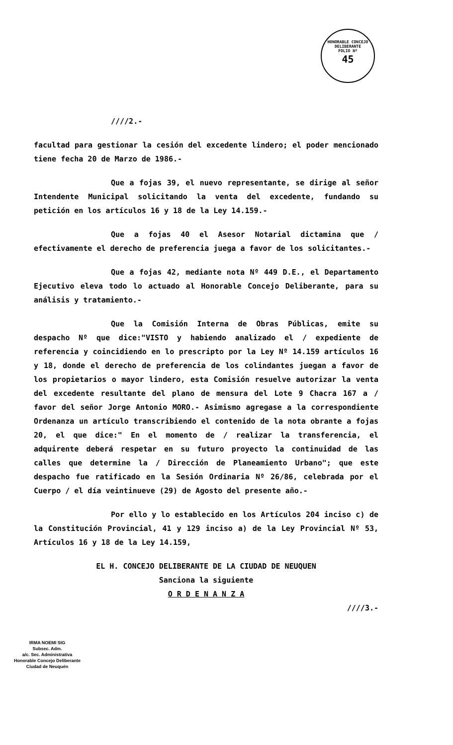HONORABLE CONCEJO DELIBERANTE
FOLIO Nº
45
////2.-
facultad para gestionar la cesión del excedente lindero; el poder mencionado tiene fecha 20 de Marzo de 1986.-
Que a fojas 39, el nuevo representante, se dirige al señor Intendente Municipal solicitando la venta del excedente, fundando su petición en los artículos 16 y 18 de la Ley 14.159.-
Que a fojas 40 el Asesor Notarial dictamina que / efectivamente el derecho de preferencia juega a favor de los solicitantes.-
Que a fojas 42, mediante nota Nº 449 D.E., el Departamento Ejecutivo eleva todo lo actuado al Honorable Concejo Deliberante, para su análisis y tratamiento.-
Que la Comisión Interna de Obras Públicas, emite su despacho Nº que dice:"VISTO y habiendo analizado el / expediente de referencia y coincidiendo en lo prescripto por la Ley Nº 14.159 artículos 16 y 18, donde el derecho de preferencia de los colindantes juegan a favor de los propietarios o mayor lindero, esta Comisión resuelve autorizar la venta del excedente resultante del plano de mensura del Lote 9 Chacra 167 a / favor del señor Jorge Antonio MORO.- Asimismo agregase a la correspondiente Ordenanza un artículo transcribiendo el contenido de la nota obrante a fojas 20, el que dice:" En el momento de / realizar la transferencia, el adquirente deberá respetar en su futuro proyecto la continuidad de las calles que determine la / Dirección de Planeamiento Urbano"; que este despacho fue ratificado en la Sesión Ordinaria Nº 26/86, celebrada por el Cuerpo / el día veintinueve (29) de Agosto del presente año.-
Por ello y lo establecido en los Artículos 204 inciso c) de la Constitución Provincial, 41 y 129 inciso a) de la Ley Provincial Nº 53, Artículos 16 y 18 de la Ley 14.159,
EL H. CONCEJO DELIBERANTE DE LA CIUDAD DE NEUQUEN
Sanciona la siguiente
O R D E N A N Z A
////3.-
IRMA NOEMI SIG
Subsec. Adm.
a/c. Sec. Administrativa
Honorable Concejo Deliberante
Ciudad de Neuquén